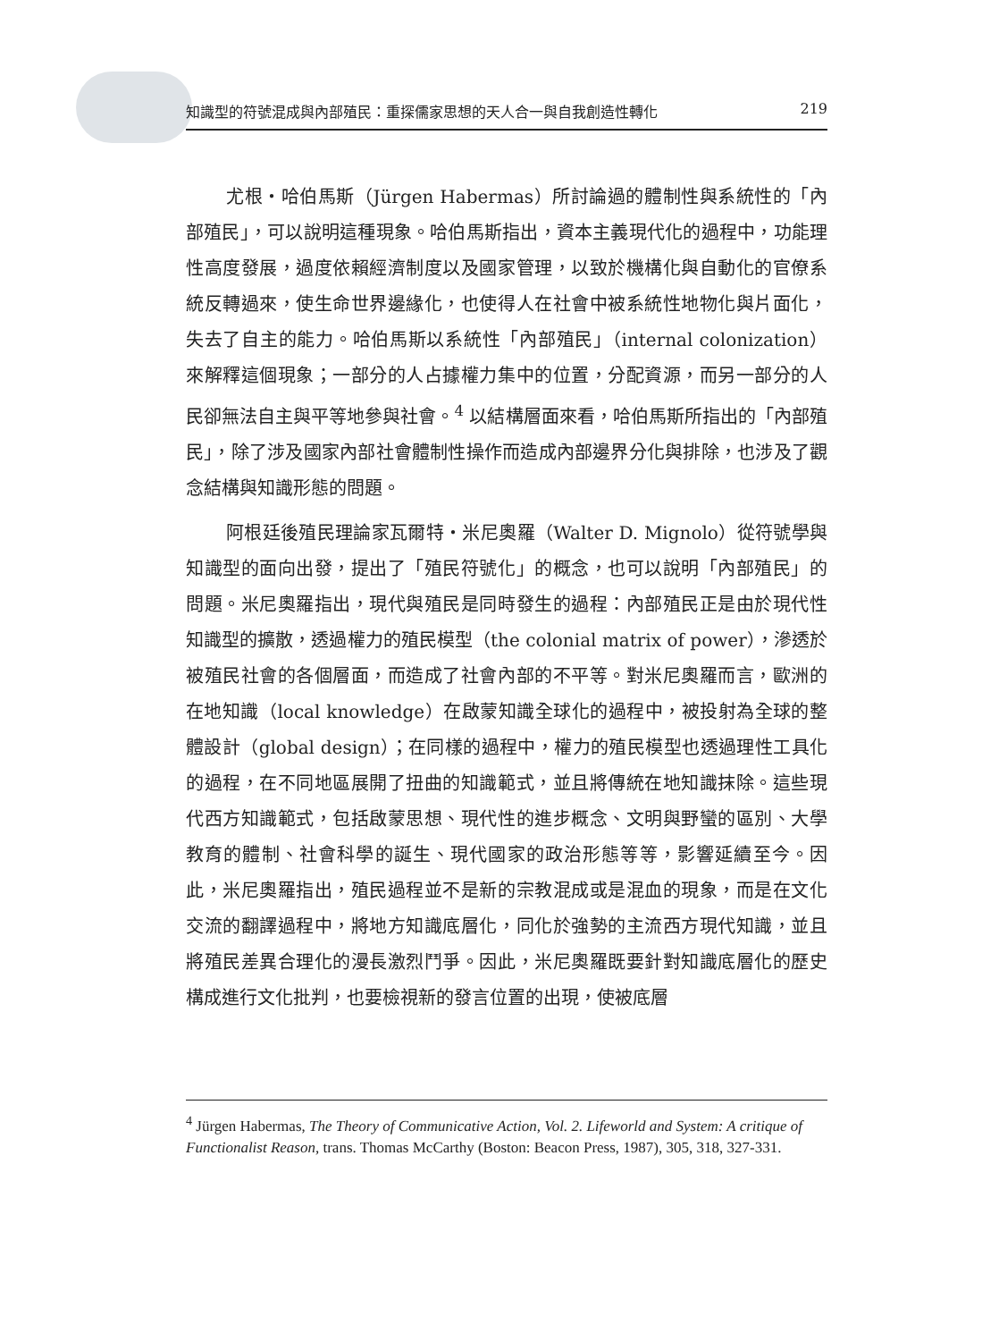知識型的符號混成與內部殖民：重探儒家思想的天人合一與自我創造性轉化 219
尤根‧哈伯馬斯（Jürgen Habermas）所討論過的體制性與系統性的「內部殖民」，可以說明這種現象。哈伯馬斯指出，資本主義現代化的過程中，功能理性高度發展，過度依賴經濟制度以及國家管理，以致於機構化與自動化的官僚系統反轉過來，使生命世界邊緣化，也使得人在社會中被系統性地物化與片面化，失去了自主的能力。哈伯馬斯以系統性「內部殖民」（internal colonization）來解釋這個現象；一部分的人占據權力集中的位置，分配資源，而另一部分的人民卻無法自主與平等地參與社會。<sup>4</sup> 以結構層面來看，哈伯馬斯所指出的「內部殖民」，除了涉及國家內部社會體制性操作而造成內部邊界分化與排除，也涉及了觀念結構與知識形態的問題。
阿根廷後殖民理論家瓦爾特‧米尼奧羅（Walter D. Mignolo）從符號學與知識型的面向出發，提出了「殖民符號化」的概念，也可以說明「內部殖民」的問題。米尼奧羅指出，現代與殖民是同時發生的過程：內部殖民正是由於現代性知識型的擴散，透過權力的殖民模型（the colonial matrix of power），滲透於被殖民社會的各個層面，而造成了社會內部的不平等。對米尼奧羅而言，歐洲的在地知識（local knowledge）在啟蒙知識全球化的過程中，被投射為全球的整體設計（global design）；在同樣的過程中，權力的殖民模型也透過理性工具化的過程，在不同地區展開了扭曲的知識範式，並且將傳統在地知識抹除。這些現代西方知識範式，包括啟蒙思想、現代性的進步概念、文明與野蠻的區別、大學教育的體制、社會科學的誕生、現代國家的政治形態等等，影響延續至今。因此，米尼奧羅指出，殖民過程並不是新的宗教混成或是混血的現象，而是在文化交流的翻譯過程中，將地方知識底層化，同化於強勢的主流西方現代知識，並且將殖民差異合理化的漫長激烈鬥爭。因此，米尼奧羅既要針對知識底層化的歷史構成進行文化批判，也要檢視新的發言位置的出現，使被底層
<sup>4</sup> Jürgen Habermas, The Theory of Communicative Action, Vol. 2. Lifeworld and System: A critique of Functionalist Reason, trans. Thomas McCarthy (Boston: Beacon Press, 1987), 305, 318, 327-331.